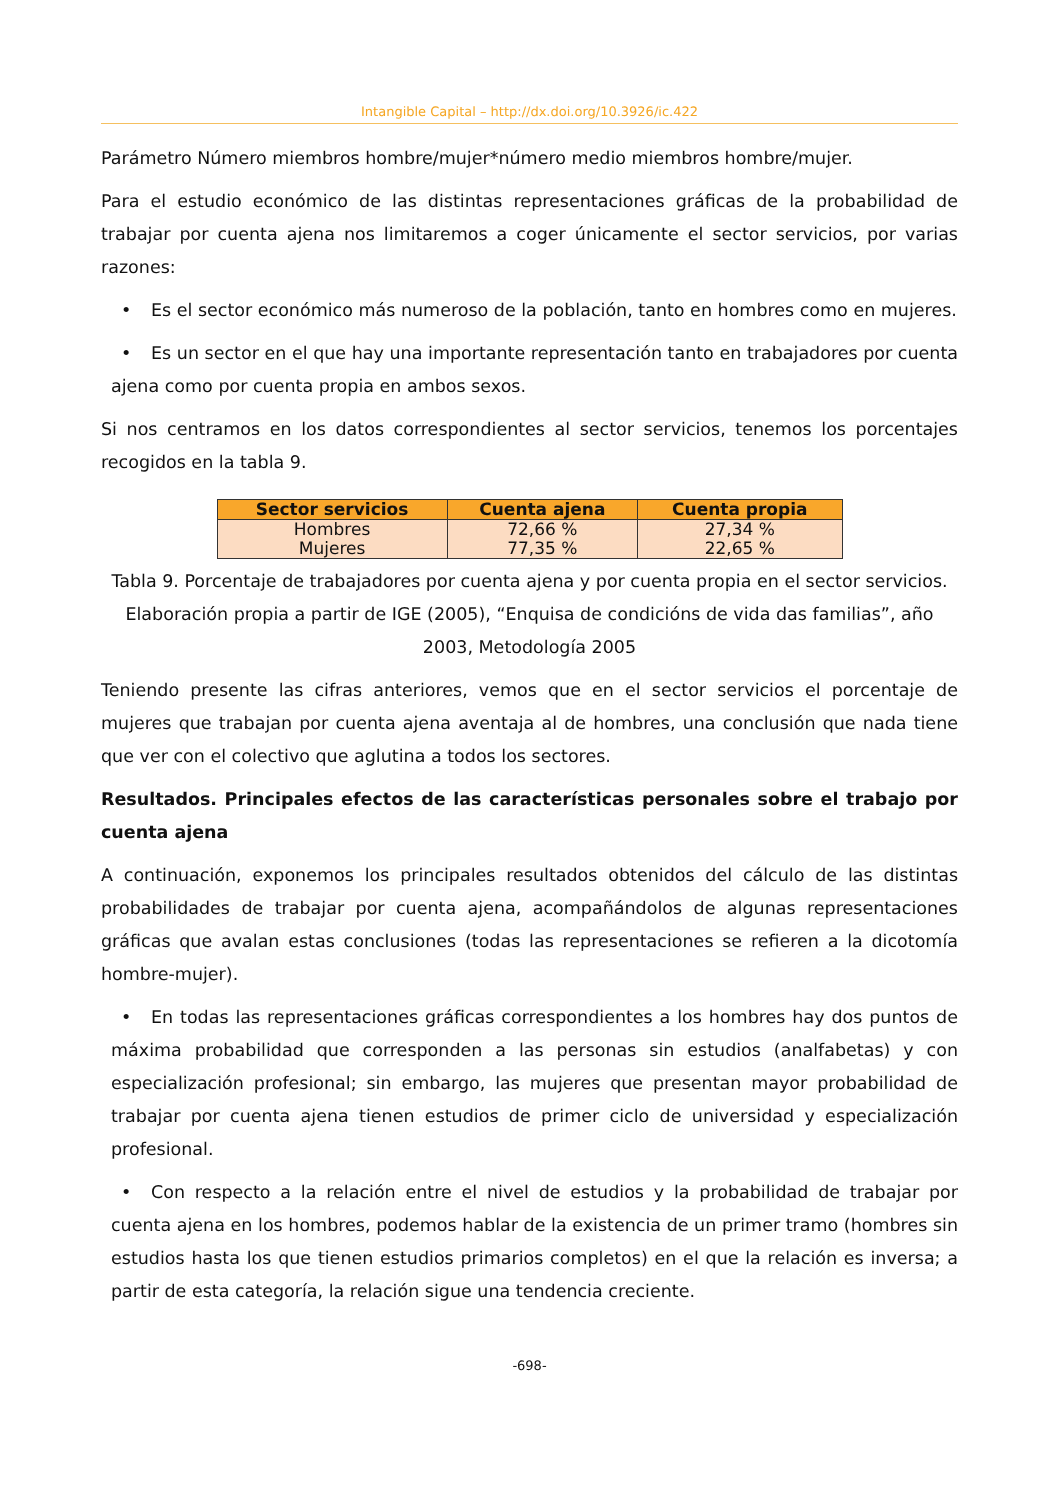Intangible Capital – http://dx.doi.org/10.3926/ic.422
Parámetro Número miembros hombre/mujer*número medio miembros hombre/mujer.
Para el estudio económico de las distintas representaciones gráficas de la probabilidad de trabajar por cuenta ajena nos limitaremos a coger únicamente el sector servicios, por varias razones:
• Es el sector económico más numeroso de la población, tanto en hombres como en mujeres.
• Es un sector en el que hay una importante representación tanto en trabajadores por cuenta ajena como por cuenta propia en ambos sexos.
Si nos centramos en los datos correspondientes al sector servicios, tenemos los porcentajes recogidos en la tabla 9.
| Sector servicios | Cuenta ajena | Cuenta propia |
| --- | --- | --- |
| Hombres | 72,66 % | 27,34 % |
| Mujeres | 77,35 % | 22,65 % |
Tabla 9. Porcentaje de trabajadores por cuenta ajena y por cuenta propia en el sector servicios. Elaboración propia a partir de IGE (2005), “Enquisa de condicións de vida das familias”, año 2003, Metodología 2005
Teniendo presente las cifras anteriores, vemos que en el sector servicios el porcentaje de mujeres que trabajan por cuenta ajena aventaja al de hombres, una conclusión que nada tiene que ver con el colectivo que aglutina a todos los sectores.
Resultados. Principales efectos de las características personales sobre el trabajo por cuenta ajena
A continuación, exponemos los principales resultados obtenidos del cálculo de las distintas probabilidades de trabajar por cuenta ajena, acompañándolos de algunas representaciones gráficas que avalan estas conclusiones (todas las representaciones se refieren a la dicotomía hombre-mujer).
• En todas las representaciones gráficas correspondientes a los hombres hay dos puntos de máxima probabilidad que corresponden a las personas sin estudios (analfabetas) y con especialización profesional; sin embargo, las mujeres que presentan mayor probabilidad de trabajar por cuenta ajena tienen estudios de primer ciclo de universidad y especialización profesional.
• Con respecto a la relación entre el nivel de estudios y la probabilidad de trabajar por cuenta ajena en los hombres, podemos hablar de la existencia de un primer tramo (hombres sin estudios hasta los que tienen estudios primarios completos) en el que la relación es inversa; a partir de esta categoría, la relación sigue una tendencia creciente.
-698-